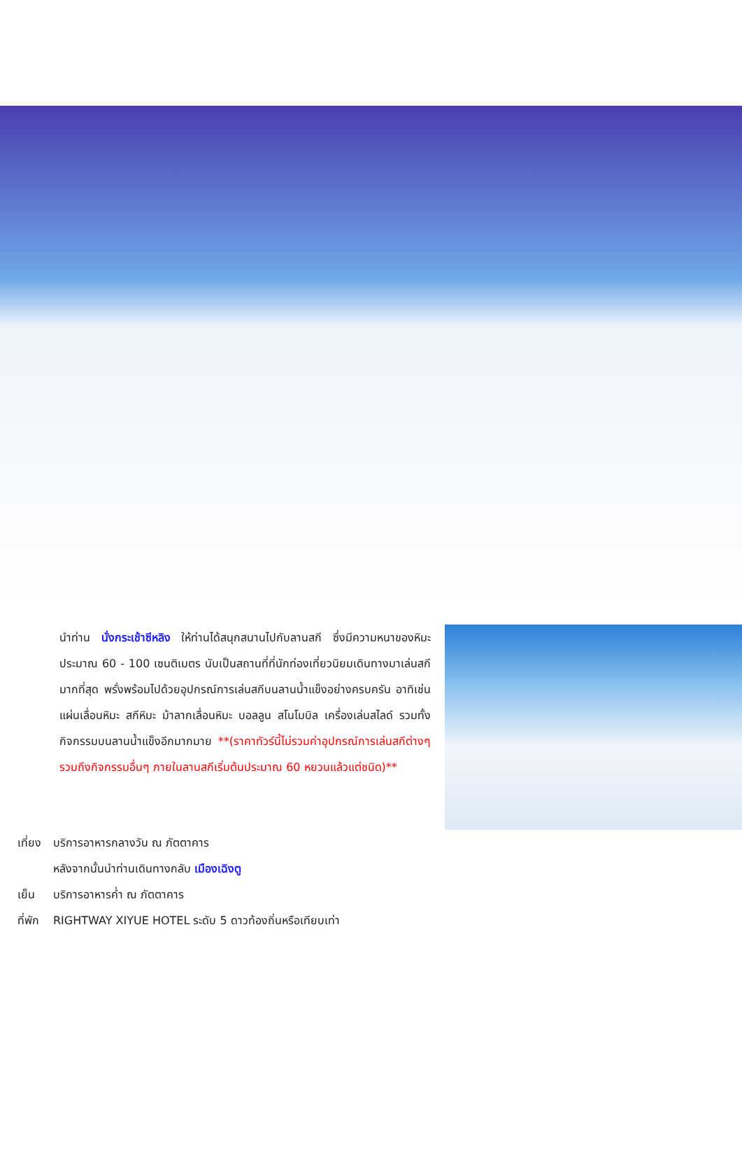นำท่าน นั่งกระเช้าซีหลิง ให้ท่านได้สนุกสนานไปกับลานสกี ซึ่งมีความหนาของหิมะประมาณ 60 - 100 เซนติเมตร นับเป็นสถานที่ที่นักท่องเที่ยวนิยมเดินทางมาเล่นสกีมากที่สุด พรั่งพร้อมไปด้วยอุปกรณ์การเล่นสกีบนลานน้ำแข็งอย่างครบครัน อาทิเช่น แผ่นเลื่อนหิมะ สกีหิมะ ม้าลากเลื่อนหิมะ บอลลูน สโนโมบิล เครื่องเล่นสไลด์ รวมทั้งกิจกรรมบนลานน้ำแข็งอีกมากมาย **(ราคาทัวร์นี้ไม่รวมค่าอุปกรณ์การเล่นสกีต่างๆ รวมถึงกิจกรรมอื่นๆ ภายในลานสกีเริ่มต้นประมาณ 60 หยวนแล้วแต่ชนิด)**
เที่ยง บริการอาหารกลางวัน ณ ภัตตาคาร
หลังจากนั้นนำท่านเดินทางกลับ เมืองเฉิงตู
เย็น บริการอาหารค่ำ ณ ภัตตาคาร
ที่พัก RIGHTWAY XIYUE HOTEL ระดับ 5 ดาวท้องถิ่นหรือเทียบเท่า